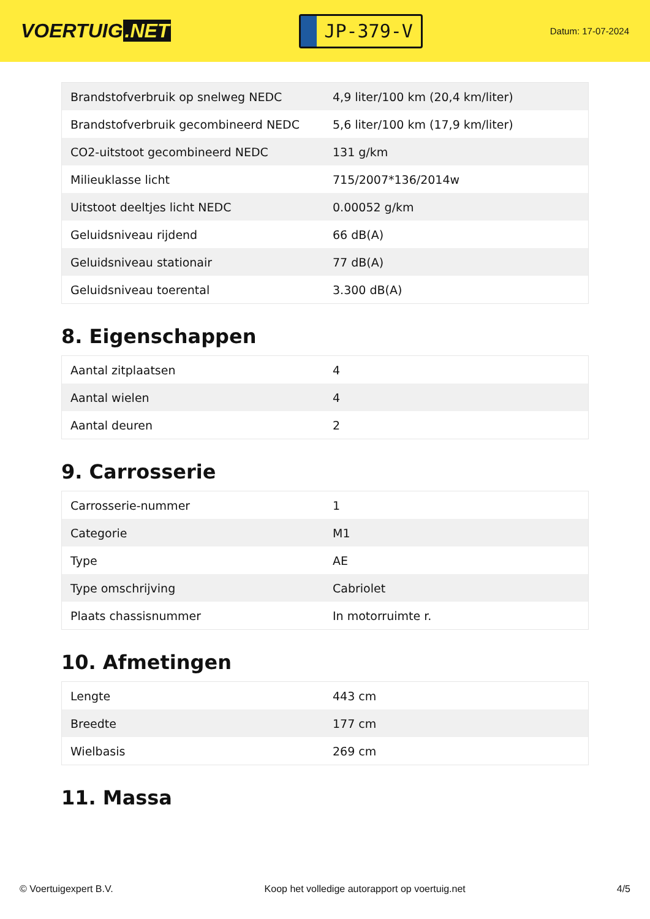VOERTUIG.NET
JP-379-V
Datum: 17-07-2024
| Brandstofverbruik op snelweg NEDC | 4,9 liter/100 km (20,4 km/liter) |
| Brandstofverbruik gecombineerd NEDC | 5,6 liter/100 km (17,9 km/liter) |
| CO2-uitstoot gecombineerd NEDC | 131 g/km |
| Milieuklasse licht | 715/2007*136/2014w |
| Uitstoot deeltjes licht NEDC | 0.00052 g/km |
| Geluidsniveau rijdend | 66 dB(A) |
| Geluidsniveau stationair | 77 dB(A) |
| Geluidsniveau toerental | 3.300 dB(A) |
8. Eigenschappen
| Aantal zitplaatsen | 4 |
| Aantal wielen | 4 |
| Aantal deuren | 2 |
9. Carrosserie
| Carrosserie-nummer | 1 |
| Categorie | M1 |
| Type | AE |
| Type omschrijving | Cabriolet |
| Plaats chassisnummer | In motorruimte r. |
10. Afmetingen
| Lengte | 443 cm |
| Breedte | 177 cm |
| Wielbasis | 269 cm |
11. Massa
© Voertuigexpert B.V. Koop het volledige autorapport op voertuig.net 4/5